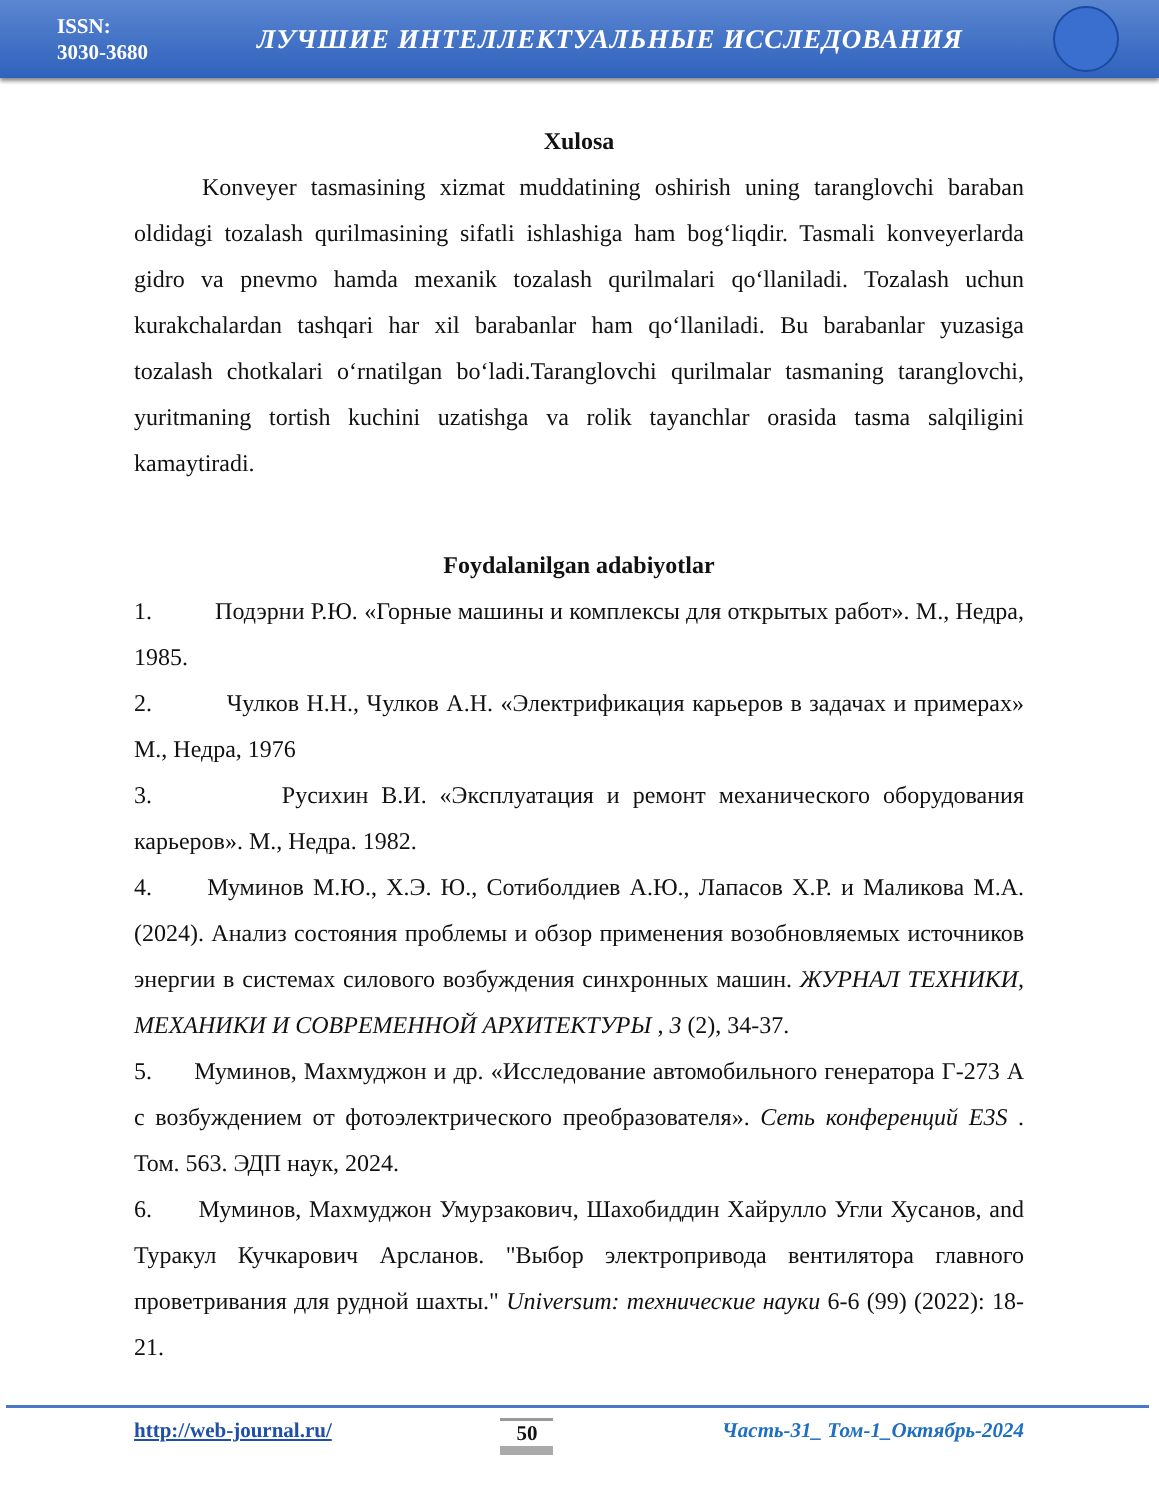ISSN:
3030-3680
ЛУЧШИЕ ИНТЕЛЛЕКТУАЛЬНЫЕ ИССЛЕДОВАНИЯ
Xulosa
Konveyer tasmasining xizmat muddatining oshirish uning taranglovchi baraban oldidagi tozalash qurilmasining sifatli ishlashiga ham bog‘liqdir. Tasmali konveyerlarda gidro va pnevmo hamda mexanik tozalash qurilmalari qo‘llaniladi. Tozalash uchun kurakchalardan tashqari har xil barabanlar ham qo‘llaniladi. Bu barabanlar yuzasiga tozalash chotkalari o‘rnatilgan bo‘ladi.Taranglovchi qurilmalar tasmaning taranglovchi, yuritmaning tortish kuchini uzatishga va rolik tayanchlar orasida tasma salqiligini kamaytiradi.
Foydalanilgan adabiyotlar
1. Подэрни Р.Ю. «Горные машины и комплексы для открытых работ». М., Недра, 1985.
2. Чулков Н.Н., Чулков А.Н. «Электрификация карьеров в задачах и примерах» М., Недра, 1976
3. Русихин В.И. «Эксплуатация и ремонт механического оборудования карьеров». М., Недра. 1982.
4. Муминов М.Ю., Х.Э. Ю., Сотиболдиев А.Ю., Лапасов Х.Р. и Маликова М.А. (2024). Анализ состояния проблемы и обзор применения возобновляемых источников энергии в системах силового возбуждения синхронных машин. ЖУРНАЛ ТЕХНИКИ, МЕХАНИКИ И СОВРЕМЕННОЙ АРХИТЕКТУРЫ , 3 (2), 34-37.
5. Муминов, Махмуджон и др. «Исследование автомобильного генератора Г-273 А с возбуждением от фотоэлектрического преобразователя». Сеть конференций E3S . Том. 563. ЭДП наук, 2024.
6. Муминов, Махмуджон Умурзакович, Шахобиддин Хайрулло Угли Хусанов, and Туракул Кучкарович Арсланов. "Выбор электропривода вентилятора главного проветривания для рудной шахты." Universum: технические науки 6-6 (99) (2022): 18-21.
http://web-journal.ru/ 50 Часть-31_ Том-1_Октябрь-2024